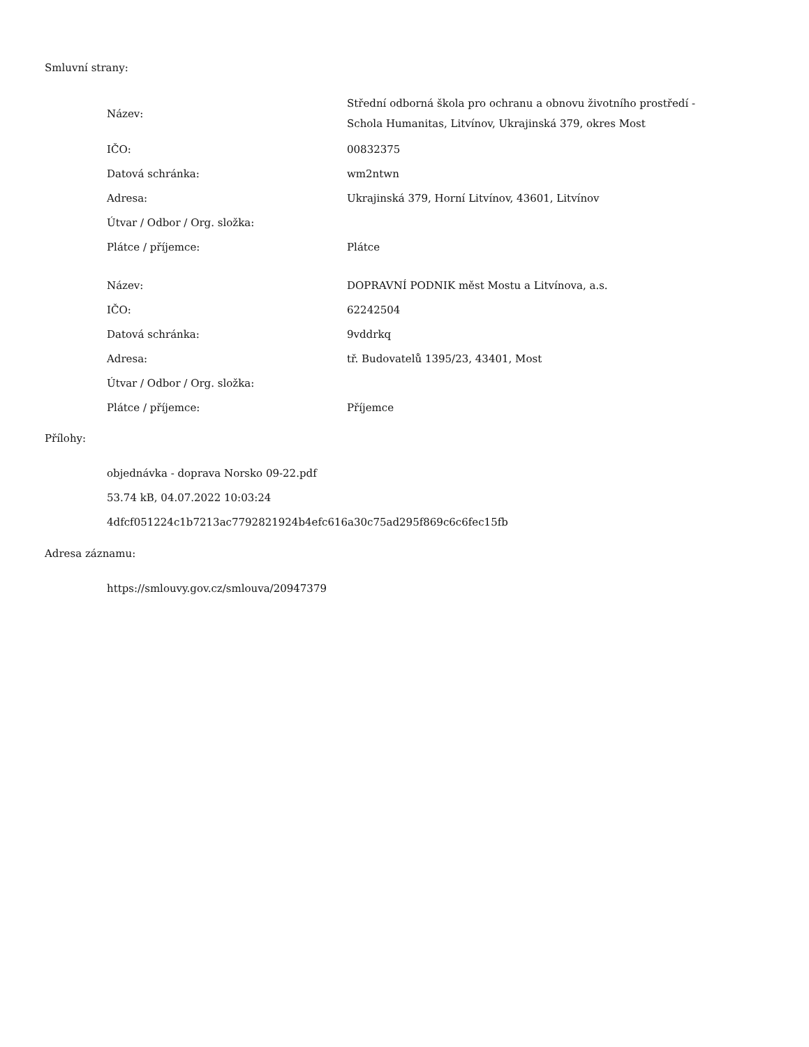Smluvní strany:
| Název: | Střední odborná škola pro ochranu a obnovu životního prostředí - Schola Humanitas, Litvínov, Ukrajinská 379, okres Most |
| IČO: | 00832375 |
| Datová schránka: | wm2ntwn |
| Adresa: | Ukrajinská 379, Horní Litvínov, 43601, Litvínov |
| Útvar / Odbor / Org. složka: | |
| Plátce / příjemce: | Plátce |
| Název: | DOPRAVNÍ PODNIK měst Mostu a Litvínova, a.s. |
| IČO: | 62242504 |
| Datová schránka: | 9vddrkq |
| Adresa: | tř. Budovatelů 1395/23, 43401, Most |
| Útvar / Odbor / Org. složka: | |
| Plátce / příjemce: | Příjemce |
Přílohy:
objednávka - doprava Norsko 09-22.pdf
53.74 kB, 04.07.2022 10:03:24
4dfcf051224c1b7213ac7792821924b4efc616a30c75ad295f869c6c6fec15fb
Adresa záznamu:
https://smlouvy.gov.cz/smlouva/20947379